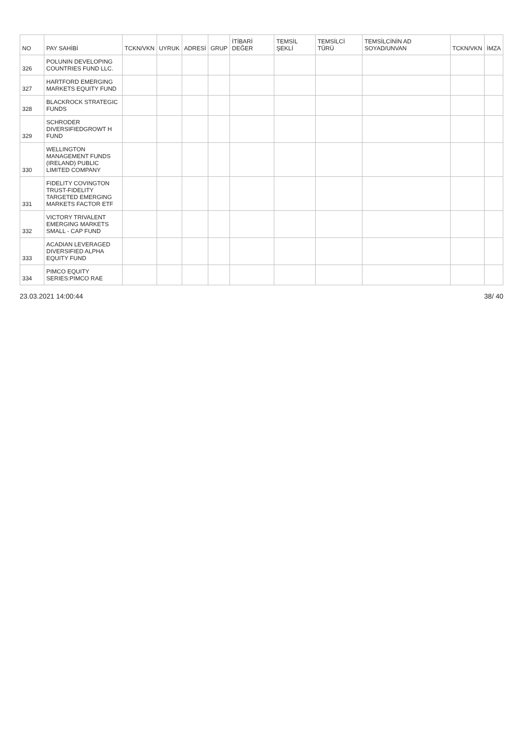| NO | PAY SAHİBİ | TCKN/VKN | UYRUK | ADRESİ | GRUP | İTİBARİ DEĞER | TEMSİL ŞEKLİ | TEMSİLCİ TÜRÜ | TEMSİLCİNİN AD SOYAD/UNVAN | TCKN/VKN | İMZA |
| --- | --- | --- | --- | --- | --- | --- | --- | --- | --- | --- | --- |
| 326 | POLUNIN DEVELOPING COUNTRIES FUND LLC. | | | | | | | | | | |
| 327 | HARTFORD EMERGING MARKETS EQUITY FUND | | | | | | | | | | |
| 328 | BLACKROCK STRATEGIC FUNDS | | | | | | | | | | |
| 329 | SCHRODER DIVERSIFIEDGROWT H FUND | | | | | | | | | | |
| 330 | WELLINGTON MANAGEMENT FUNDS (IRELAND) PUBLIC LIMITED COMPANY | | | | | | | | | | |
| 331 | FIDELITY COVINGTON TRUST-FIDELITY TARGETED EMERGING MARKETS FACTOR ETF | | | | | | | | | | |
| 332 | VICTORY TRIVALENT EMERGING MARKETS SMALL - CAP FUND | | | | | | | | | | |
| 333 | ACADIAN LEVERAGED DIVERSIFIED ALPHA EQUITY FUND | | | | | | | | | | |
| 334 | PIMCO EQUITY SERIES:PIMCO RAE | | | | | | | | | | |
23.03.2021 14:00:44 38/ 40